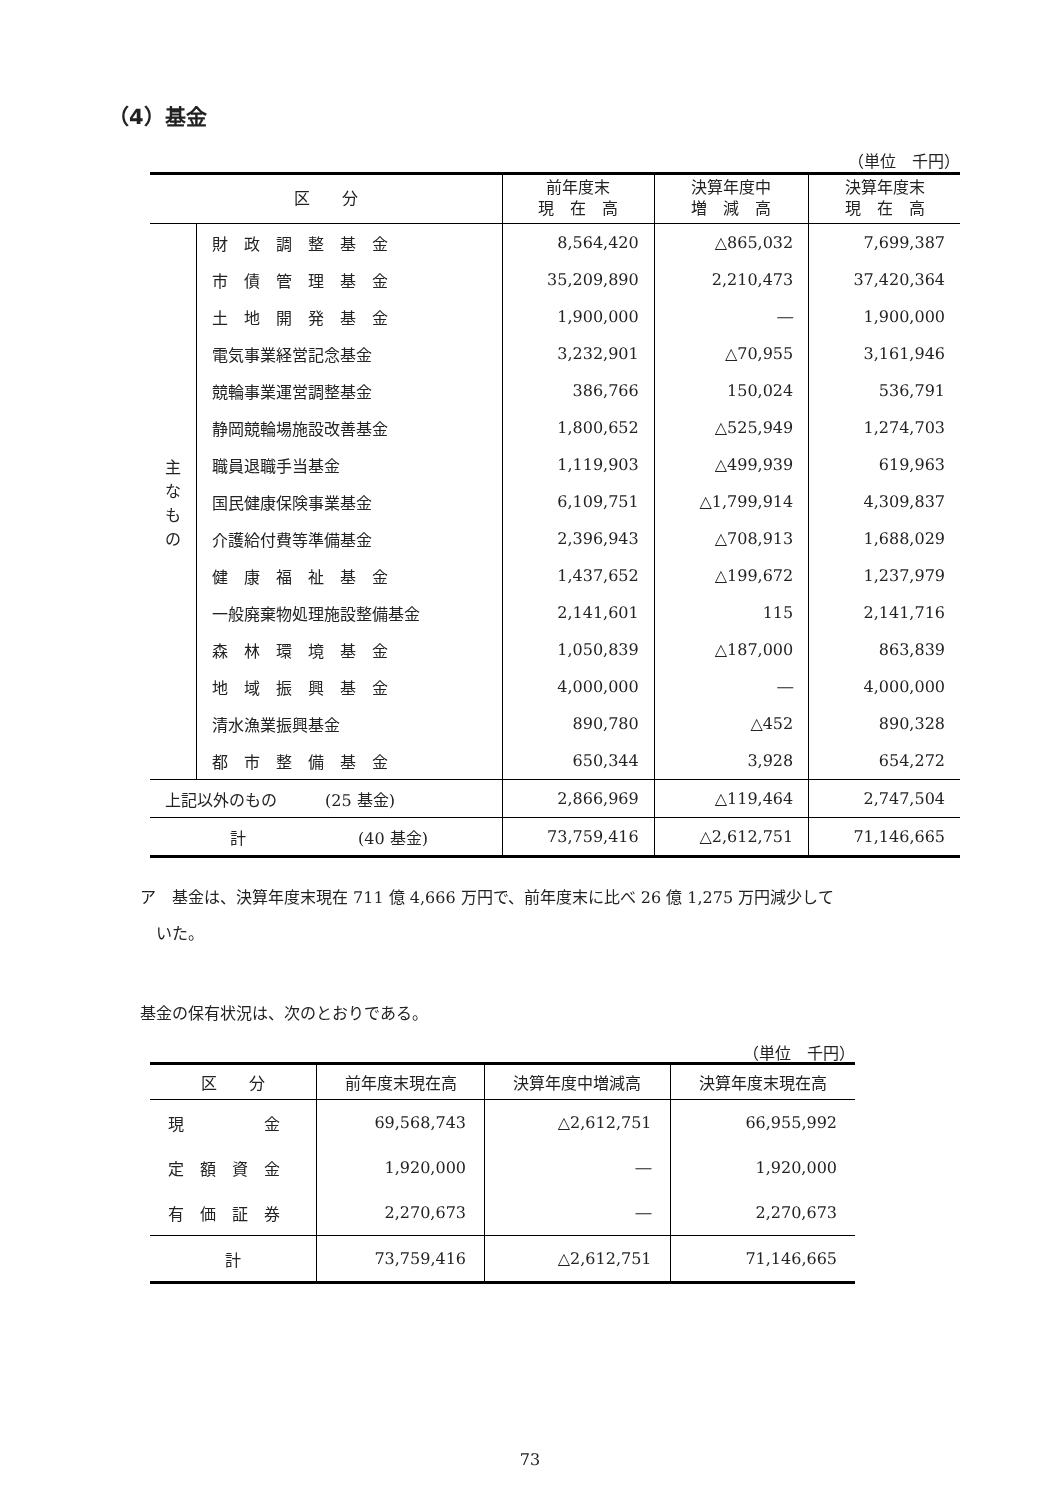（4）基金
（単位　千円）
| 区 分 | | 前年度末 現 在 高 | 決算年度中 増 減 高 | 決算年度末 現 在 高 |
| --- | --- | --- | --- | --- |
| 主 な も の | 財 政 調 整 基 金 | 8,564,420 | △865,032 | 7,699,387 |
| | 市 債 管 理 基 金 | 35,209,890 | 2,210,473 | 37,420,364 |
| | 土 地 開 発 基 金 | 1,900,000 | ― | 1,900,000 |
| | 電気事業経営記念基金 | 3,232,901 | △70,955 | 3,161,946 |
| | 競輪事業運営調整基金 | 386,766 | 150,024 | 536,791 |
| | 静岡競輪場施設改善基金 | 1,800,652 | △525,949 | 1,274,703 |
| | 職員退職手当基金 | 1,119,903 | △499,939 | 619,963 |
| | 国民健康保険事業基金 | 6,109,751 | △1,799,914 | 4,309,837 |
| | 介護給付費等準備基金 | 2,396,943 | △708,913 | 1,688,029 |
| | 健 康 福 祉 基 金 | 1,437,652 | △199,672 | 1,237,979 |
| | 一般廃棄物処理施設整備基金 | 2,141,601 | 115 | 2,141,716 |
| | 森 林 環 境 基 金 | 1,050,839 | △187,000 | 863,839 |
| | 地 域 振 興 基 金 | 4,000,000 | ― | 4,000,000 |
| | 清水漁業振興基金 | 890,780 | △452 | 890,328 |
| | 都 市 整 備 基 金 | 650,344 | 3,928 | 654,272 |
| 上記以外のもの (25 基金) | | 2,866,969 | △119,464 | 2,747,504 |
| 計 (40 基金) | | 73,759,416 | △2,612,751 | 71,146,665 |
ア　基金は、決算年度末現在 711 億 4,666 万円で、前年度末に比べ 26 億 1,275 万円減少して
　いた。
基金の保有状況は、次のとおりである。
（単位　千円）
| 区 分 | 前年度末現在高 | 決算年度中増減高 | 決算年度末現在高 |
| --- | --- | --- | --- |
| 現 金 | 69,568,743 | △2,612,751 | 66,955,992 |
| 定 額 資 金 | 1,920,000 | ― | 1,920,000 |
| 有 価 証 券 | 2,270,673 | ― | 2,270,673 |
| 計 | 73,759,416 | △2,612,751 | 71,146,665 |
73